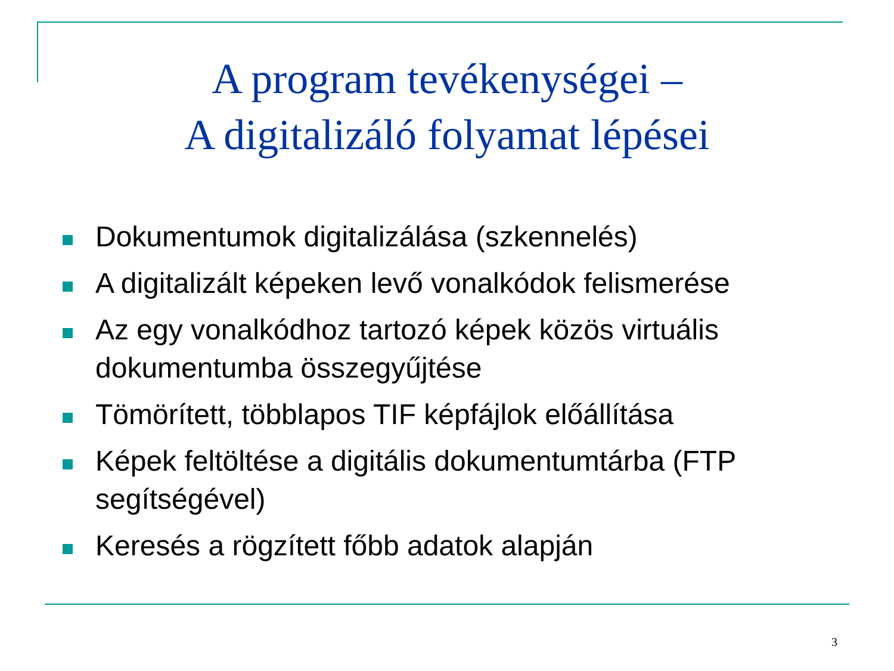A program tevékenységei –
A digitalizáló folyamat lépései
Dokumentumok digitalizálása (szkennelés)
A digitalizált képeken levő vonalkódok felismerése
Az egy vonalkódhoz tartozó képek közös virtuális dokumentumba összegyűjtése
Tömörített, többlapos TIF képfájlok előállítása
Képek feltöltése a digitális dokumentumtárba (FTP segítségével)
Keresés a rögzített főbb adatok alapján
3